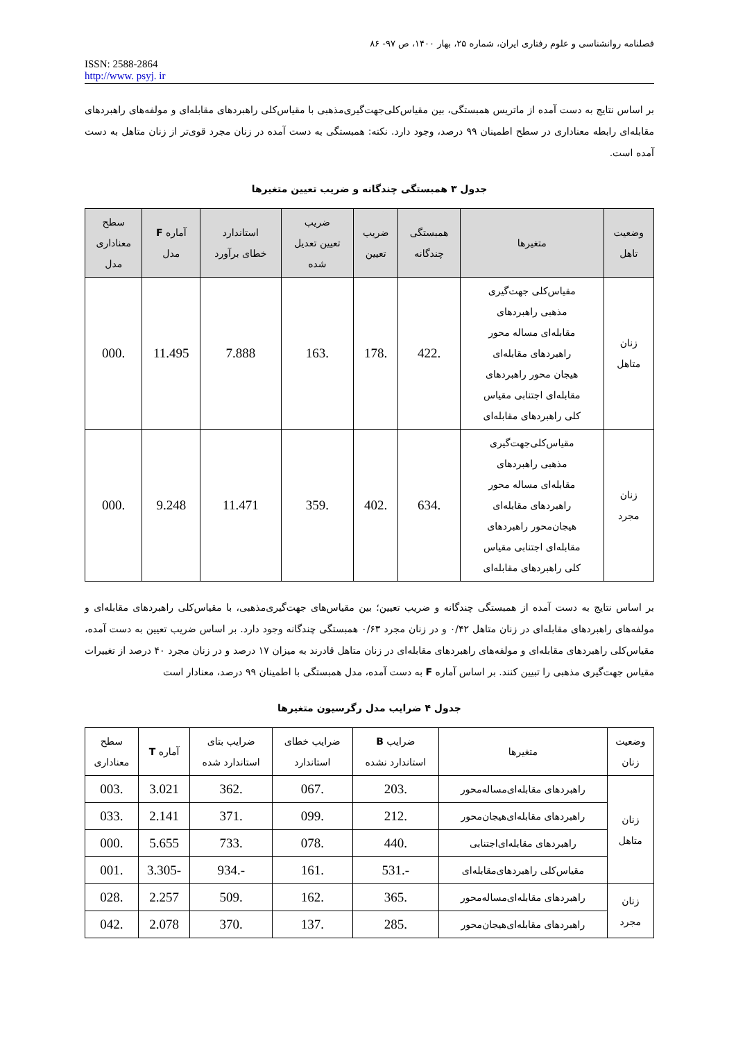فصلنامه روانشناسی و علوم رفتاری ایران، شماره ۲۵، بهار ۱۴۰۰، ص ۹۷- ۸۶
ISSN: 2588-2864
http://www. psyj. ir
بر اساس نتایج به دست آمده از ماتریس همبستگی، بین مقیاس‌کلی‌جهت‌گیری‌مذهبی با مقیاس‌کلی راهبردهای مقابله‌ای و مولفه‌های راهبردهای مقابله‌ای رابطه معناداری در سطح اطمینان ۹۹ درصد، وجود دارد. نکته: همبستگی به دست آمده در زنان مجرد قوی‌تر از زنان متاهل به دست آمده است.
جدول ۳ همبستگی چندگانه و ضریب تعیین متغیرها
| وضعیت تاهل | متغیرها | همبستگی چندگانه | ضریب تعیین | ضریب تعیین تعدیل شده | استاندارد خطای برآورد | آماره F مدل | سطح معناداری مدل |
| --- | --- | --- | --- | --- | --- | --- | --- |
| زنان متاهل | مقیاس‌کلی جهت‌گیری مذهبی راهبردهای مقابله‌ای مساله محور راهبردهای مقابله‌ای هیجان محور راهبردهای مقابله‌ای اجتنابی مقیاس کلی راهبردهای مقابله‌ای | .422 | .178 | .163 | 7.888 | 11.495 | .000 |
| زنان مجرد | مقیاس‌کلی‌جهت‌گیری مذهبی راهبردهای مقابله‌ای مساله محور راهبردهای مقابله‌ای هیجان‌محور راهبردهای مقابله‌ای اجتنابی مقیاس کلی راهبردهای مقابله‌ای | .634 | .402 | .359 | 11.471 | 9.248 | .000 |
بر اساس نتایج به دست آمده از همبستگی چندگانه و ضریب تعیین؛ بین مقیاس‌های جهت‌گیری‌مذهبی، با مقیاس‌کلی راهبردهای مقابله‌ای و مولفه‌های راهبردهای مقابله‌ای در زنان متاهل ۰/۴۲ و در زنان مجرد ۰/۶۳ همبستگی چندگانه وجود دارد. بر اساس ضریب تعیین به دست آمده، مقیاس‌کلی راهبردهای مقابله‌ای و مولفه‌های راهبردهای مقابله‌ای در زنان متاهل قادرند به میزان ۱۷ درصد و در زنان مجرد ۴۰ درصد از تغییرات مقیاس جهت‌گیری مذهبی را تبیین کنند. بر اساس آماره F به دست آمده، مدل همبستگی با اطمینان ۹۹ درصد، معنادار است
جدول ۴ ضرایب مدل رگرسیون متغیرها
| وضعیت زنان | متغیرها | ضرایب B استاندارد نشده | ضرایب خطای استاندارد | ضرایب بتای استاندارد شده | آماره T | سطح معناداری |
| --- | --- | --- | --- | --- | --- | --- |
| زنان متاهل | راهبردهای مقابله‌ای‌مساله‌محور | .203 | .067 | .362 | 3.021 | .003 |
| | راهبردهای مقابله‌ای‌هیجان‌محور | .212 | .099 | .371 | 2.141 | .033 |
| | راهبردهای مقابله‌ای‌اجتنابی | .440 | .078 | .733 | 5.655 | .000 |
| | مقیاس‌کلی راهبردهای‌مقابله‌ای | -.531 | .161 | -.934 | -3.305 | .001 |
| زنان مجرد | راهبردهای مقابله‌ای‌مساله‌محور | .365 | .162 | .509 | 2.257 | .028 |
| | راهبردهای مقابله‌ای‌هیجان‌محور | .285 | .137 | .370 | 2.078 | .042 |